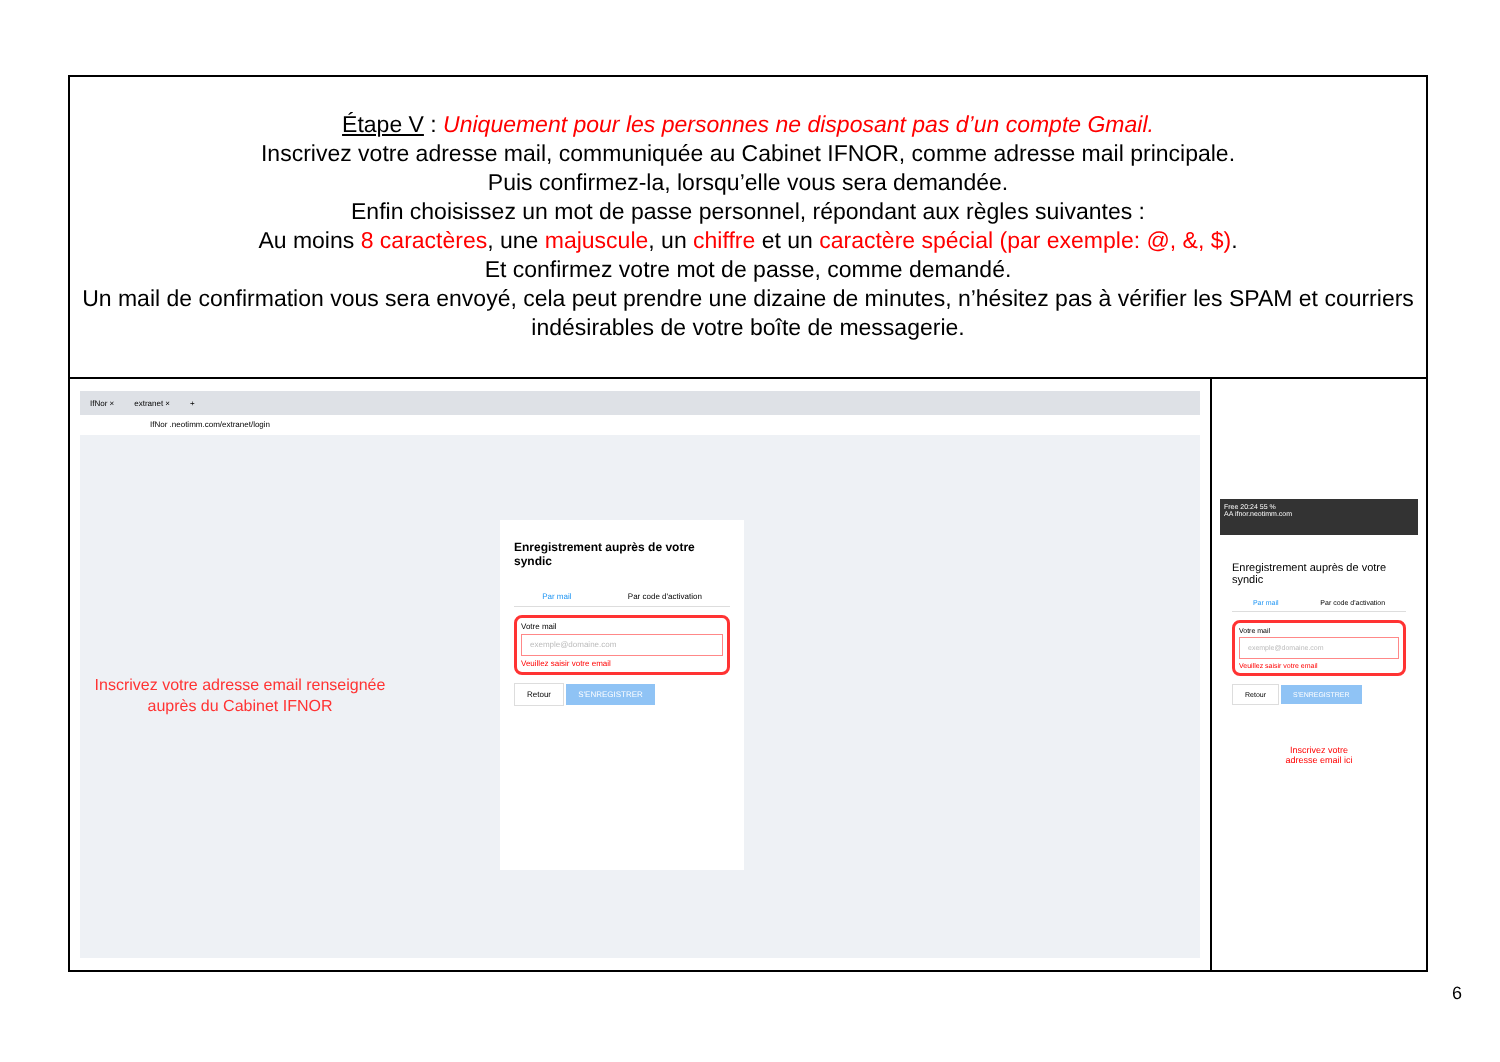Étape V : Uniquement pour les personnes ne disposant pas d’un compte Gmail.
Inscrivez votre adresse mail, communiquée au Cabinet IFNOR, comme adresse mail principale.
Puis confirmez-la, lorsqu’elle vous sera demandée.
Enfin choisissez un mot de passe personnel, répondant aux règles suivantes :
Au moins 8 caractères, une majuscule, un chiffre et un caractère spécial (par exemple: @, &, $).
Et confirmez votre mot de passe, comme demandé.
Un mail de confirmation vous sera envoyé, cela peut prendre une dizaine de minutes, n’hésitez pas à vérifier les SPAM et courriers indésirables de votre boîte de messagerie.
IfNor × extranet × +
IfNor .neotimm.com/extranet/login
Inscrivez votre adresse email renseignée auprès du Cabinet IFNOR
Enregistrement auprès de votre syndic
Par mail Par code d'activation
Votre mail
exemple@domaine.com
Veuillez saisir votre email
Retour S'ENREGISTRER
Free 20:24 55 %
AA ifnor.neotimm.com
Enregistrement auprès de votre syndic
Par mail Par code d'activation
Votre mail
exemple@domaine.com
Veuillez saisir votre email
Retour S'ENREGISTRER
Inscrivez votre
adresse email ici
6